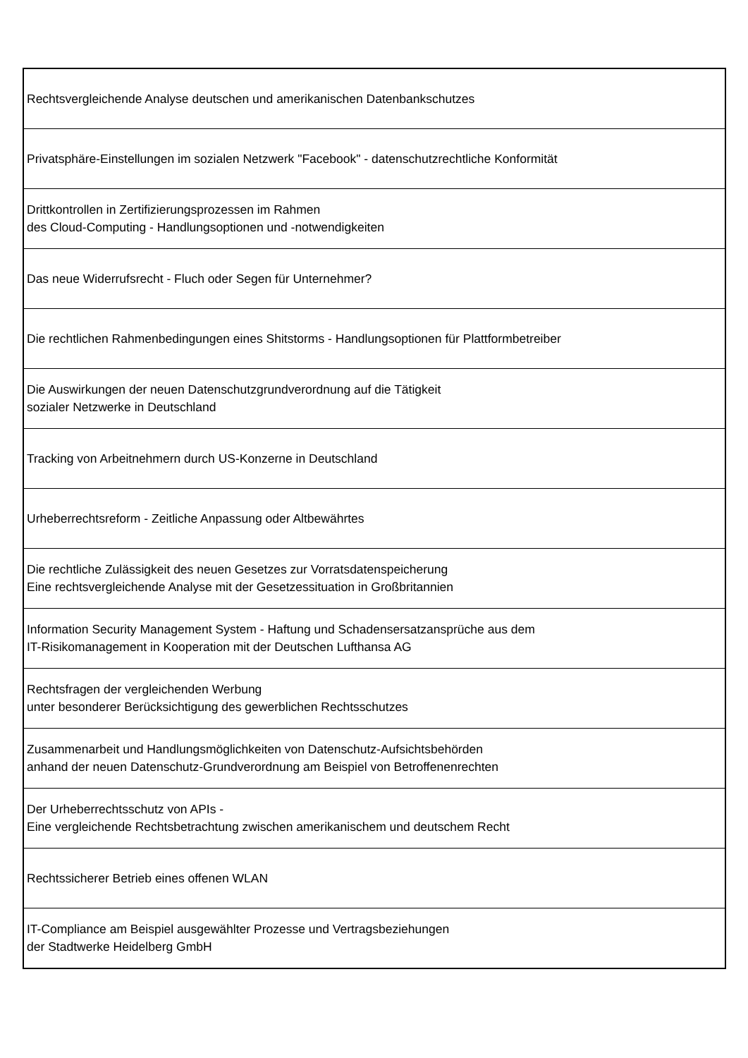| Rechtsvergleichende Analyse deutschen und amerikanischen Datenbankschutzes |
| Privatsphäre-Einstellungen im sozialen Netzwerk "Facebook" - datenschutzrechtliche Konformität |
| Drittkontrollen in Zertifizierungsprozessen im Rahmen des Cloud-Computing - Handlungsoptionen und -notwendigkeiten |
| Das neue Widerrufsrecht - Fluch oder Segen für Unternehmer? |
| Die rechtlichen Rahmenbedingungen eines Shitstorms - Handlungsoptionen für Plattformbetreiber |
| Die Auswirkungen der neuen Datenschutzgrundverordnung auf die Tätigkeit sozialer Netzwerke in Deutschland |
| Tracking von Arbeitnehmern durch US-Konzerne in Deutschland |
| Urheberrechtsreform - Zeitliche Anpassung oder Altbewährtes |
| Die rechtliche Zulässigkeit des neuen Gesetzes zur Vorratsdatenspeicherung Eine rechtsvergleichende Analyse mit der Gesetzessituation in Großbritannien |
| Information Security Management System - Haftung und Schadensersatzansprüche aus dem IT-Risikomanagement in Kooperation mit der Deutschen Lufthansa AG |
| Rechtsfragen der vergleichenden Werbung unter besonderer Berücksichtigung des gewerblichen Rechtsschutzes |
| Zusammenarbeit und Handlungsmöglichkeiten von Datenschutz-Aufsichtsbehörden anhand der neuen Datenschutz-Grundverordnung am Beispiel von Betroffenenrechten |
| Der Urheberrechtsschutz von APIs - Eine vergleichende Rechtsbetrachtung zwischen amerikanischem und deutschem Recht |
| Rechtssicherer Betrieb eines offenen WLAN |
| IT-Compliance am Beispiel ausgewählter Prozesse und Vertragsbeziehungen der Stadtwerke Heidelberg GmbH |